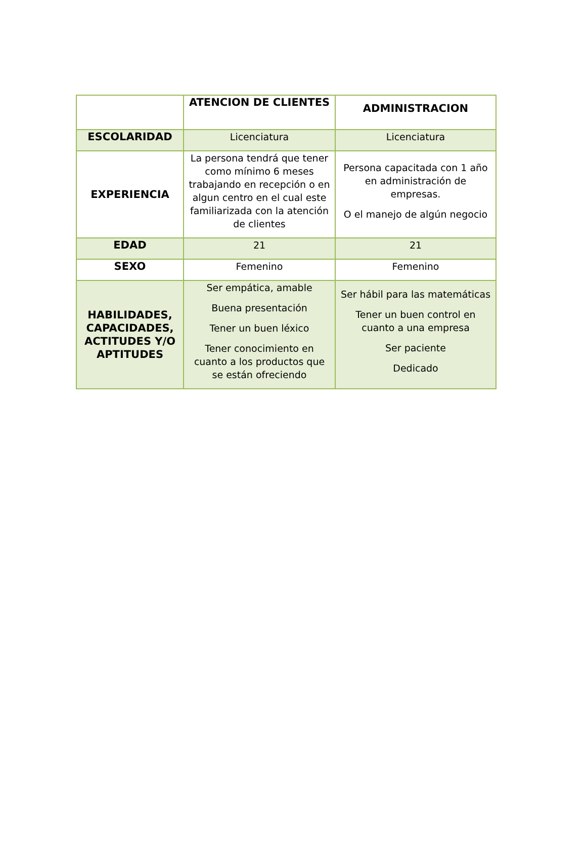| | ATENCION DE CLIENTES | ADMINISTRACION |
| --- | --- | --- |
| ESCOLARIDAD | Licenciatura | Licenciatura |
| EXPERIENCIA | La persona tendrá que tener como mínimo 6 meses trabajando en recepción o en algun centro en el cual este familiarizada con la atención de clientes | Persona capacitada con 1 año en administración de empresas. O el manejo de algún negocio |
| EDAD | 21 | 21 |
| SEXO | Femenino | Femenino |
| HABILIDADES, CAPACIDADES, ACTITUDES Y/O APTITUDES | Ser empática, amable Buena presentación Tener un buen léxico Tener conocimiento en cuanto a los productos que se están ofreciendo | Ser hábil para las matemáticas Tener un buen control en cuanto a una empresa Ser paciente Dedicado |